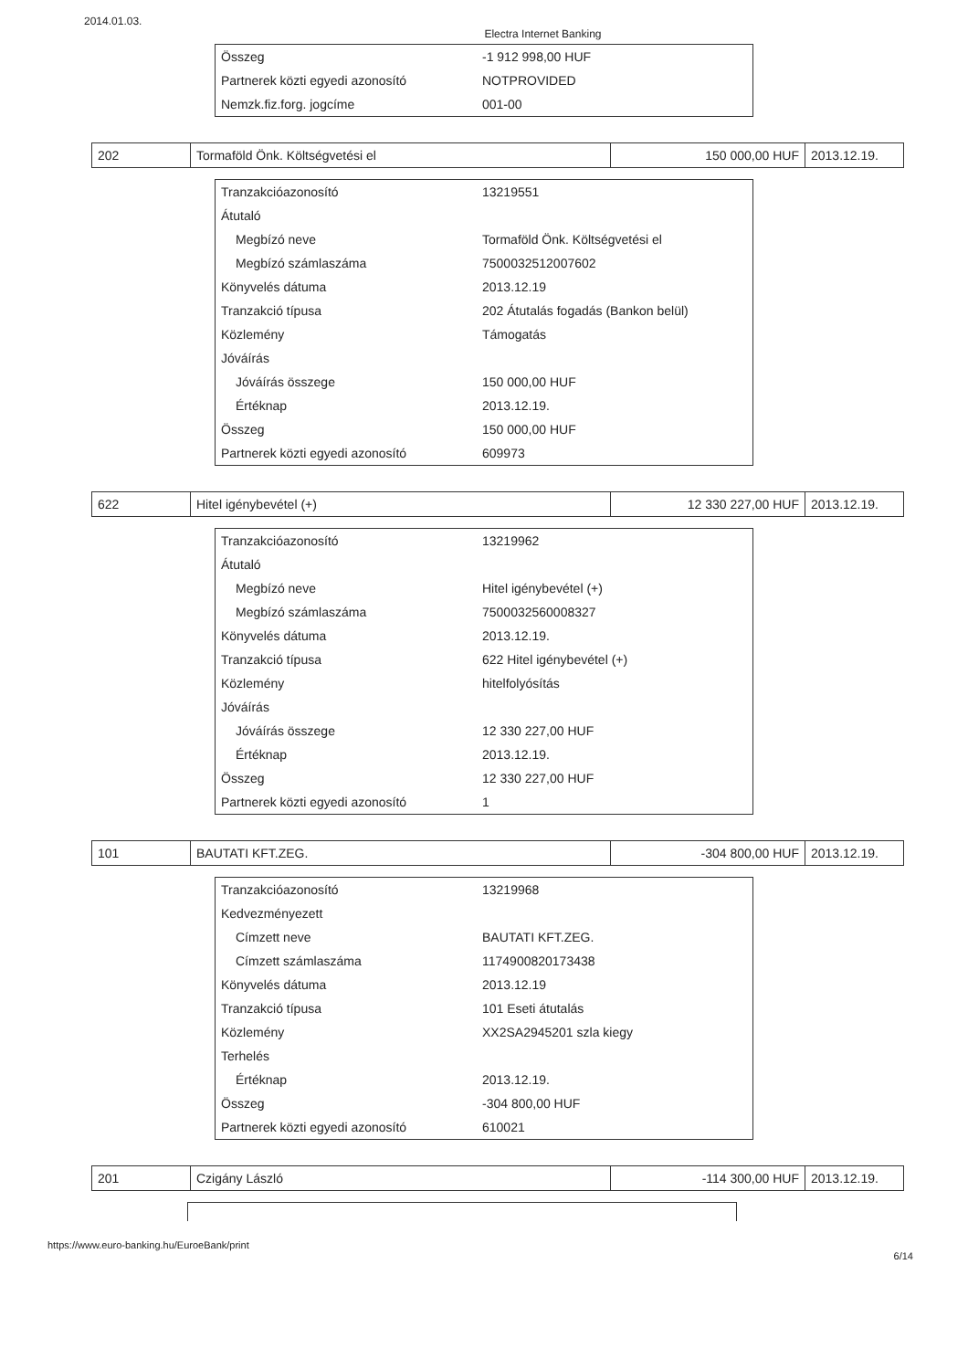2014.01.03. Electra Internet Banking
| Összeg | -1 912 998,00 HUF |
| Partnerek közti egyedi azonosító | NOTPROVIDED |
| Nemzk.fiz.forg. jogcíme | 001-00 |
| 202 | Tormaföld Önk. Költségvetési el | 150 000,00 HUF | 2013.12.19. |
| Tranzakcióazonosító | 13219551 |
| Átutaló | |
| Megbízó neve | Tormaföld Önk. Költségvetési el |
| Megbízó számlaszáma | 7500032512007602 |
| Könyvelés dátuma | 2013.12.19 |
| Tranzakció típusa | 202 Átutalás fogadás (Bankon belül) |
| Közlemény | Támogatás |
| Jóváírás | |
| Jóváírás összege | 150 000,00 HUF |
| Értéknap | 2013.12.19. |
| Összeg | 150 000,00 HUF |
| Partnerek közti egyedi azonosító | 609973 |
| 622 | Hitel igénybevétel (+) | 12 330 227,00 HUF | 2013.12.19. |
| Tranzakcióazonosító | 13219962 |
| Átutaló | |
| Megbízó neve | Hitel igénybevétel (+) |
| Megbízó számlaszáma | 7500032560008327 |
| Könyvelés dátuma | 2013.12.19. |
| Tranzakció típusa | 622 Hitel igénybevétel (+) |
| Közlemény | hitelfolyósítás |
| Jóváírás | |
| Jóváírás összege | 12 330 227,00 HUF |
| Értéknap | 2013.12.19. |
| Összeg | 12 330 227,00 HUF |
| Partnerek közti egyedi azonosító | 1 |
| 101 | BAUTATI KFT.ZEG. | -304 800,00 HUF | 2013.12.19. |
| Tranzakcióazonosító | 13219968 |
| Kedvezményezett | |
| Címzett neve | BAUTATI KFT.ZEG. |
| Címzett számlaszáma | 1174900820173438 |
| Könyvelés dátuma | 2013.12.19 |
| Tranzakció típusa | 101 Eseti átutalás |
| Közlemény | XX2SA2945201 szla kiegy |
| Terhelés | |
| Értéknap | 2013.12.19. |
| Összeg | -304 800,00 HUF |
| Partnerek közti egyedi azonosító | 610021 |
| 201 | Czigány László | -114 300,00 HUF | 2013.12.19. |
https://www.euro-banking.hu/EuroeBank/print
6/14